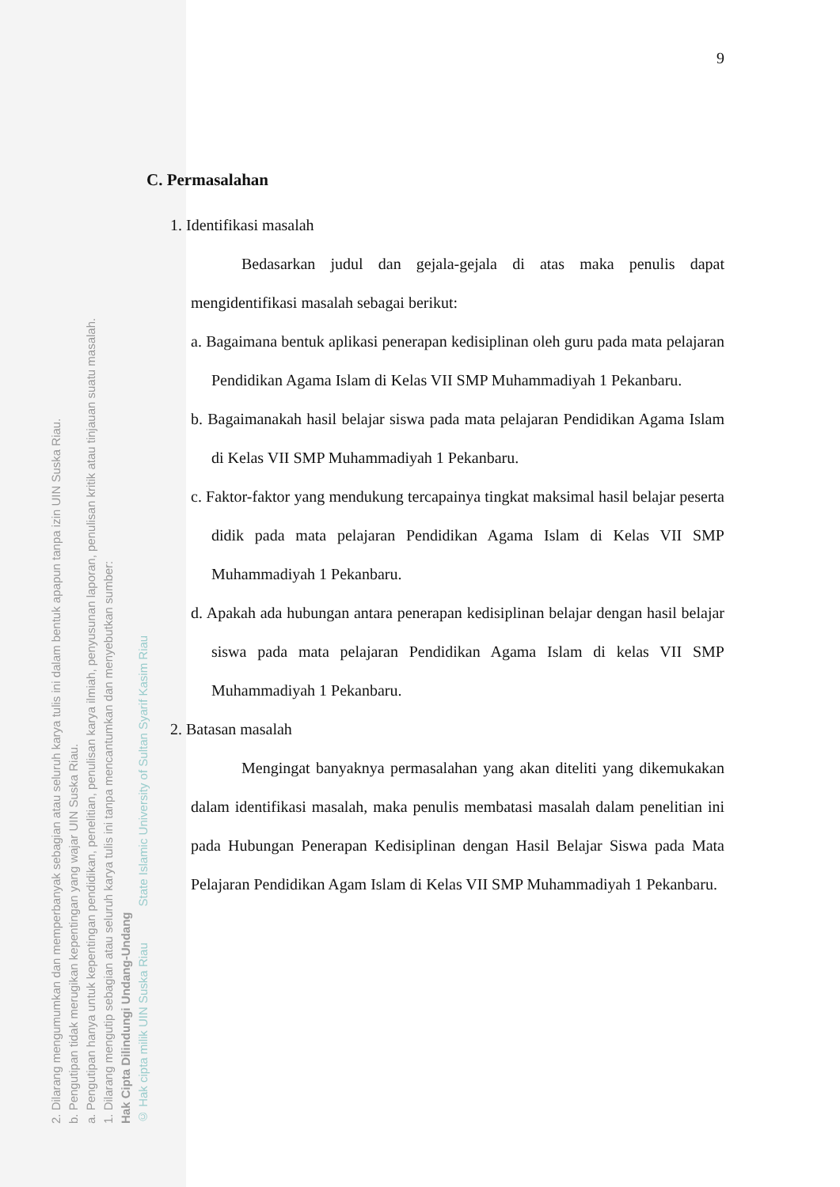2. Dilarang mengumumkan dan memperbanyak sebagian atau seluruh karya tulis ini dalam bentuk apapun tanpa izin UIN Suska Riau.
b. Pengutipan tidak merugikan kepentingan yang wajar UIN Suska Riau.
a. Pengutipan hanya untuk kepentingan pendidikan, penelitian, penulisan karya ilmiah, penyusunan laporan, penulisan kritik atau tinjauan suatu masalah.
1. Dilarang mengutip sebagian atau seluruh karya tulis ini tanpa mencantumkan dan menyebutkan sumber:
Hak Cipta Dilindungi Undang-Undang
© Hak cipta milik UIN Suska Riau State Islamic University of Sultan Syarif Kasim Riau
9
C. Permasalahan
1. Identifikasi masalah
Bedasarkan judul dan gejala-gejala di atas maka penulis dapat mengidentifikasi masalah sebagai berikut:
a. Bagaimana bentuk aplikasi penerapan kedisiplinan oleh guru pada mata pelajaran Pendidikan Agama Islam di Kelas VII SMP Muhammadiyah 1 Pekanbaru.
b. Bagaimanakah hasil belajar siswa pada mata pelajaran Pendidikan Agama Islam di Kelas VII SMP Muhammadiyah 1 Pekanbaru.
c. Faktor-faktor yang mendukung tercapainya tingkat maksimal hasil belajar peserta didik pada mata pelajaran Pendidikan Agama Islam di Kelas VII SMP Muhammadiyah 1 Pekanbaru.
d. Apakah ada hubungan antara penerapan kedisiplinan belajar dengan hasil belajar siswa pada mata pelajaran Pendidikan Agama Islam di kelas VII SMP Muhammadiyah 1 Pekanbaru.
2. Batasan masalah
Mengingat banyaknya permasalahan yang akan diteliti yang dikemukakan dalam identifikasi masalah, maka penulis membatasi masalah dalam penelitian ini pada Hubungan Penerapan Kedisiplinan dengan Hasil Belajar Siswa pada Mata Pelajaran Pendidikan Agam Islam di Kelas VII SMP Muhammadiyah 1 Pekanbaru.